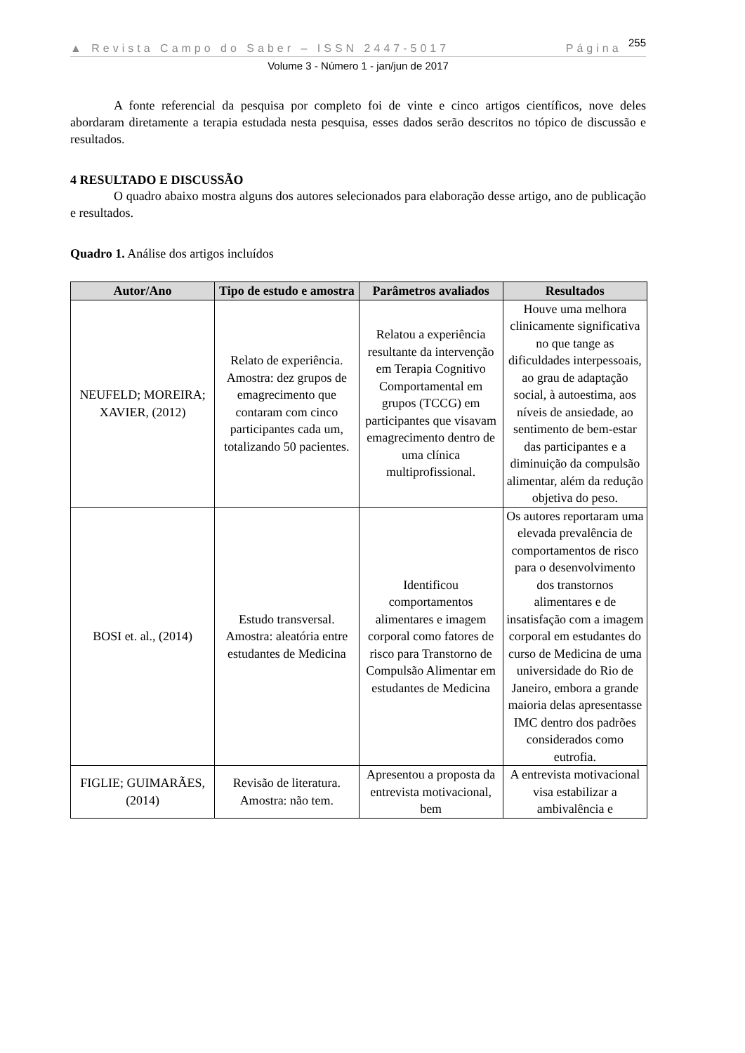▲ Revista Campo do Saber – ISSN 2447-5017 Página 255
Volume 3 - Número 1 - jan/jun de 2017
A fonte referencial da pesquisa por completo foi de vinte e cinco artigos científicos, nove deles abordaram diretamente a terapia estudada nesta pesquisa, esses dados serão descritos no tópico de discussão e resultados.
4 RESULTADO E DISCUSSÃO
O quadro abaixo mostra alguns dos autores selecionados para elaboração desse artigo, ano de publicação e resultados.
Quadro 1. Análise dos artigos incluídos
| Autor/Ano | Tipo de estudo e amostra | Parâmetros avaliados | Resultados |
| --- | --- | --- | --- |
| NEUFELD; MOREIRA; XAVIER, (2012) | Relato de experiência. Amostra: dez grupos de emagrecimento que contaram com cinco participantes cada um, totalizando 50 pacientes. | Relatou a experiência resultante da intervenção em Terapia Cognitivo Comportamental em grupos (TCCG) em participantes que visavam emagrecimento dentro de uma clínica multiprofissional. | Houve uma melhora clinicamente significativa no que tange as dificuldades interpessoais, ao grau de adaptação social, à autoestima, aos níveis de ansiedade, ao sentimento de bem-estar das participantes e a diminuição da compulsão alimentar, além da redução objetiva do peso. |
| BOSI et. al., (2014) | Estudo transversal. Amostra: aleatória entre estudantes de Medicina | Identificou comportamentos alimentares e imagem corporal como fatores de risco para Transtorno de Compulsão Alimentar em estudantes de Medicina | Os autores reportaram uma elevada prevalência de comportamentos de risco para o desenvolvimento dos transtornos alimentares e de insatisfação com a imagem corporal em estudantes do curso de Medicina de uma universidade do Rio de Janeiro, embora a grande maioria delas apresentasse IMC dentro dos padrões considerados como eutrofia. |
| FIGLIE; GUIMARÃES, (2014) | Revisão de literatura. Amostra: não tem. | Apresentou a proposta da entrevista motivacional, bem | A entrevista motivacional visa estabilizar a ambivalência e |